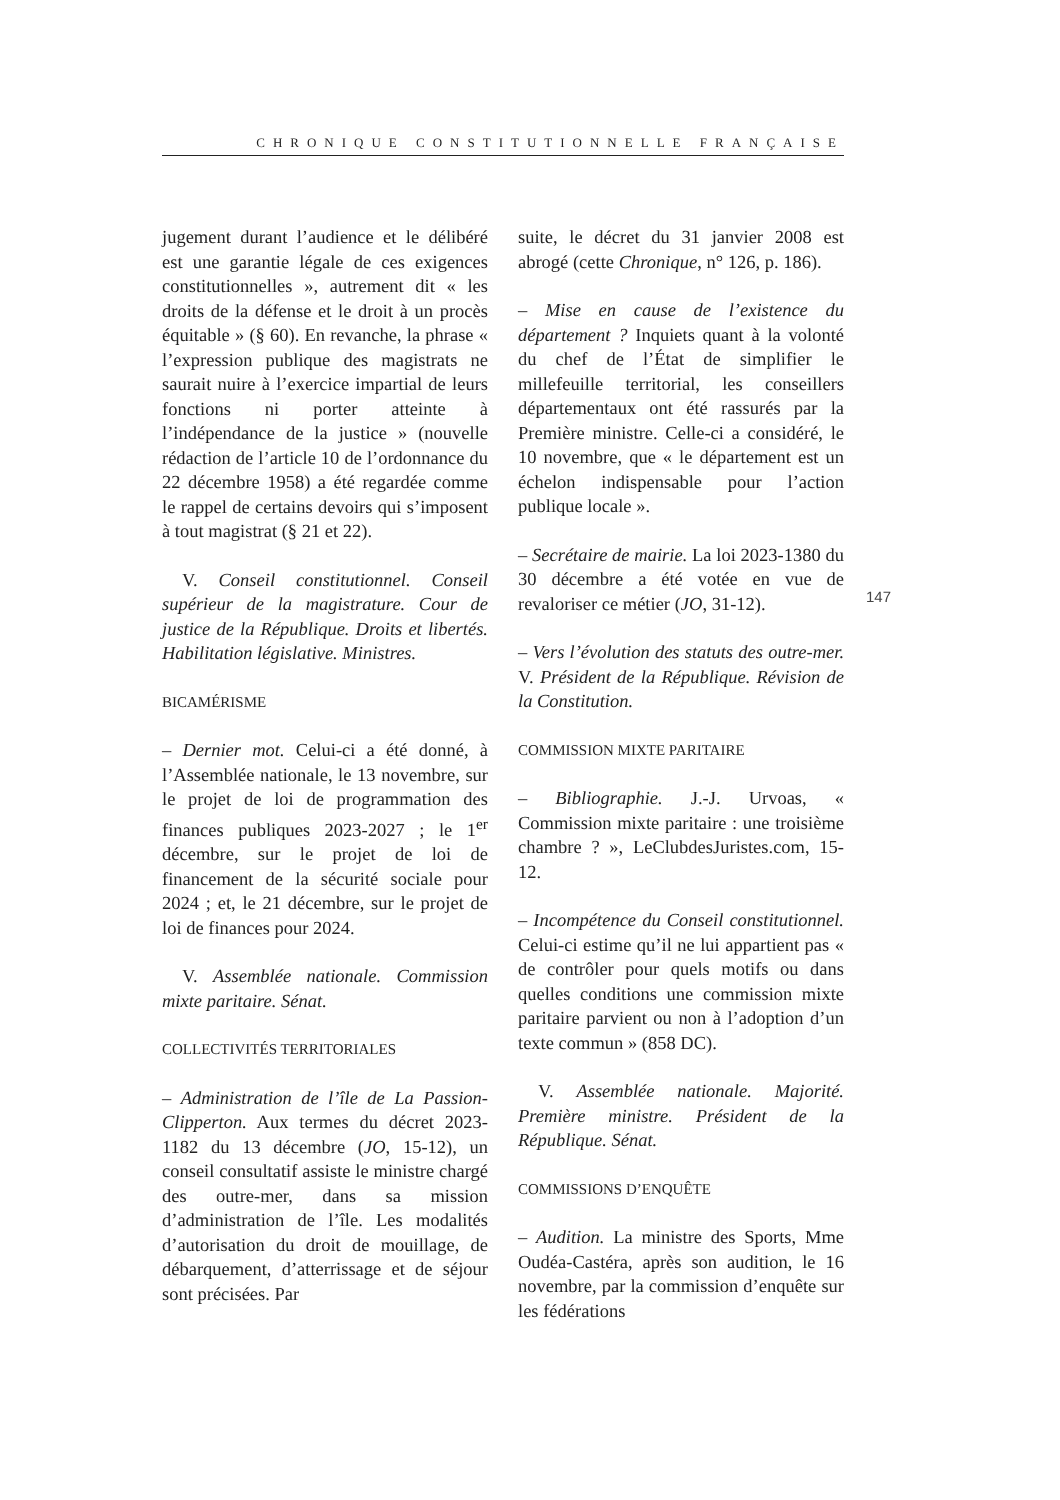CHRONIQUE CONSTITUTIONNELLE FRANÇAISE
jugement durant l’audience et le délibéré est une garantie légale de ces exigences constitutionnelles », autrement dit « les droits de la défense et le droit à un procès équitable » (§ 60). En revanche, la phrase « l’expression publique des magistrats ne saurait nuire à l’exercice impartial de leurs fonctions ni porter atteinte à l’indépendance de la justice » (nouvelle rédaction de l’article 10 de l’ordonnance du 22 décembre 1958) a été regardée comme le rappel de certains devoirs qui s’imposent à tout magistrat (§ 21 et 22).
V. Conseil constitutionnel. Conseil supérieur de la magistrature. Cour de justice de la République. Droits et libertés. Habilitation législative. Ministres.
BICAMÉRISME
– Dernier mot. Celui-ci a été donné, à l’Assemblée nationale, le 13 novembre, sur le projet de loi de programmation des finances publiques 2023-2027 ; le 1<sup>er</sup> décembre, sur le projet de loi de financement de la sécurité sociale pour 2024 ; et, le 21 décembre, sur le projet de loi de finances pour 2024.
V. Assemblée nationale. Commission mixte paritaire. Sénat.
COLLECTIVITÉS TERRITORIALES
– Administration de l’île de La Passion-Clipperton. Aux termes du décret 2023-1182 du 13 décembre (JO, 15-12), un conseil consultatif assiste le ministre chargé des outre-mer, dans sa mission d’administration de l’île. Les modalités d’autorisation du droit de mouillage, de débarquement, d’atterrissage et de séjour sont précisées. Par
suite, le décret du 31 janvier 2008 est abrogé (cette Chronique, n° 126, p. 186).
– Mise en cause de l’existence du département ? Inquiets quant à la volonté du chef de l’État de simplifier le millefeuille territorial, les conseillers départementaux ont été rassurés par la Première ministre. Celle-ci a considéré, le 10 novembre, que « le département est un échelon indispensable pour l’action publique locale ».
– Secrétaire de mairie. La loi 2023-1380 du 30 décembre a été votée en vue de revaloriser ce métier (JO, 31-12).
– Vers l’évolution des statuts des outre-mer. V. Président de la République. Révision de la Constitution.
COMMISSION MIXTE PARITAIRE
– Bibliographie. J.-J. Urvoas, « Commission mixte paritaire : une troisième chambre ? », LeClubdesJuristes.com, 15-12.
– Incompétence du Conseil constitutionnel. Celui-ci estime qu’il ne lui appartient pas « de contrôler pour quels motifs ou dans quelles conditions une commission mixte paritaire parvient ou non à l’adoption d’un texte commun » (858 DC).
V. Assemblée nationale. Majorité. Première ministre. Président de la République. Sénat.
COMMISSIONS D’ENQUÊTE
– Audition. La ministre des Sports, Mme Oudéa-Castéra, après son audition, le 16 novembre, par la commission d’enquête sur les fédérations
147